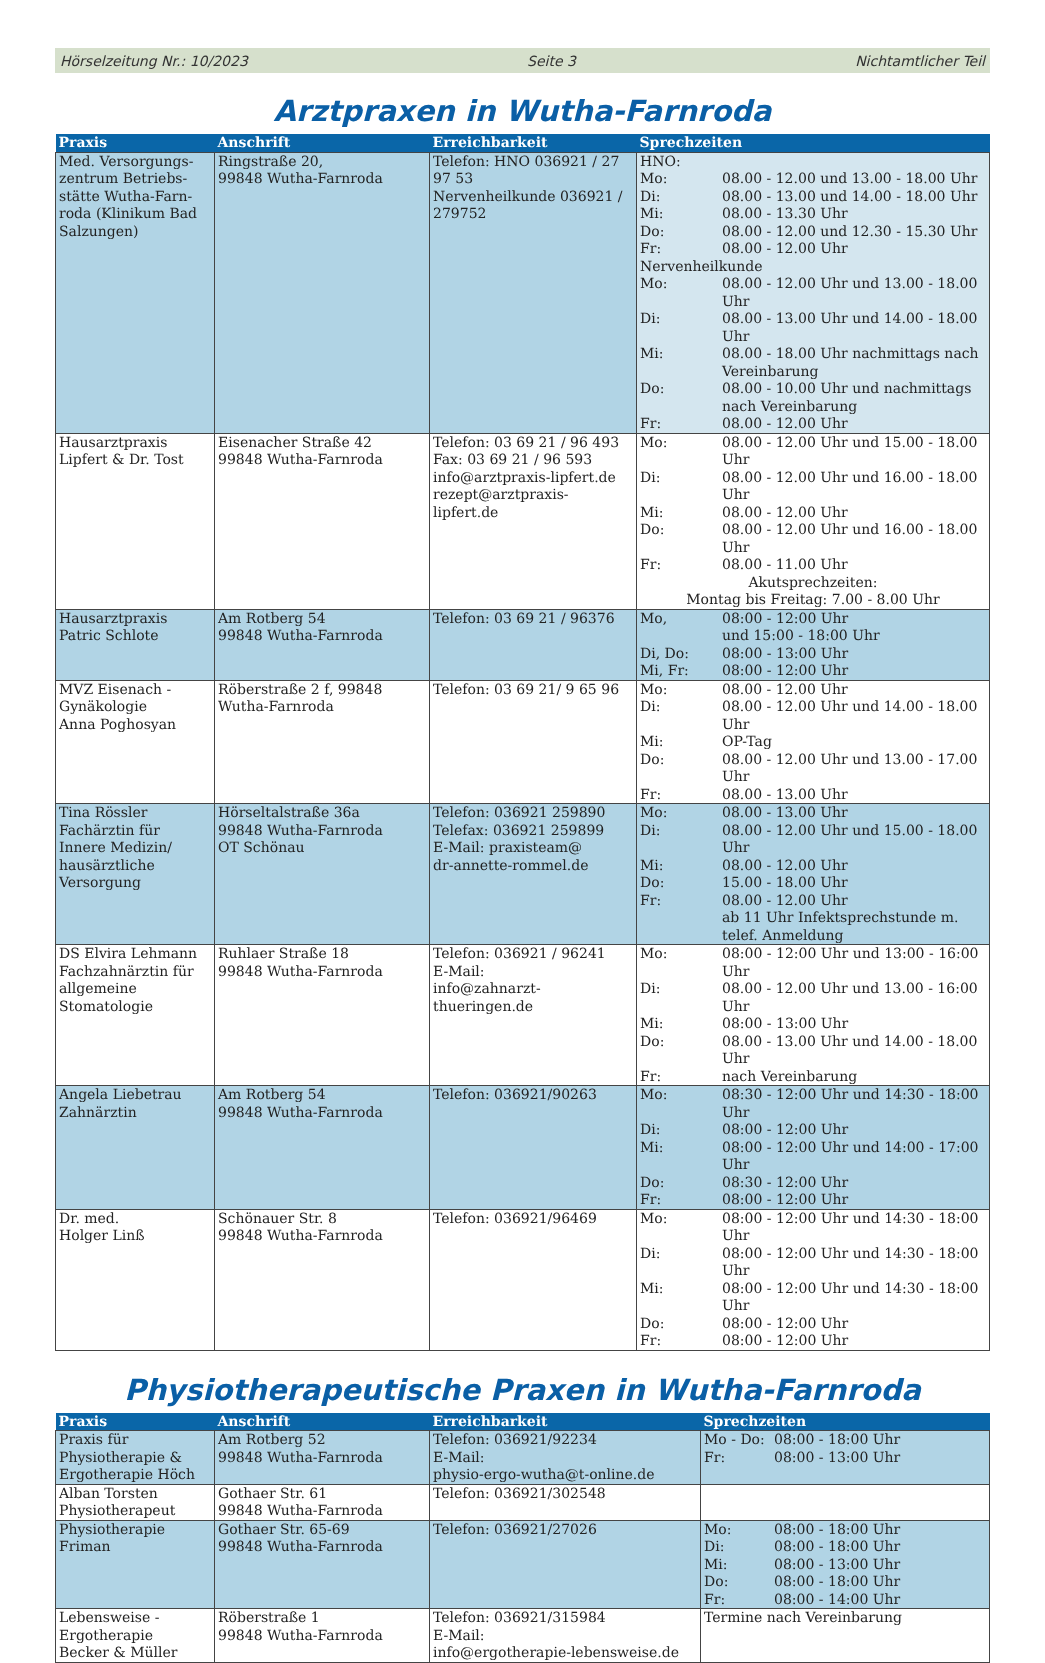Hörselzeitung Nr.: 10/2023 Seite 3 Nichtamtlicher Teil
Arztpraxen in Wutha-Farnroda
| Praxis | Anschrift | Erreichbarkeit | Sprechzeiten |
| --- | --- | --- | --- |
| Med. Versorgungs­zentrum Betriebs­stätte Wutha-Farn­roda (Klinikum Bad Salzungen) | Ringstraße 20, 99848 Wutha-Farnroda | Telefon: HNO 036921 / 27 97 53 Nervenheilkunde 036921 / 279752 | HNO: Mo: 08.00 - 12.00 und 13.00 - 18.00 Uhr Di: 08.00 - 13.00 und 14.00 - 18.00 Uhr Mi: 08.00 - 13.30 Uhr Do: 08.00 - 12.00 und 12.30 - 15.30 Uhr Fr: 08.00 - 12.00 Uhr Nervenheilkunde Mo: 08.00 - 12.00 Uhr und 13.00 - 18.00 Uhr Di: 08.00 - 13.00 Uhr und 14.00 - 18.00 Uhr Mi: 08.00 - 18.00 Uhr nachmittags nach Vereinbarung Do: 08.00 - 10.00 Uhr und nachmittags nach Vereinbarung Fr: 08.00 - 12.00 Uhr |
| Hausarztpraxis Lipfert & Dr. Tost | Eisenacher Straße 42 99848 Wutha-Farnroda | Telefon: 03 69 21 / 96 493 Fax: 03 69 21 / 96 593 info@arztpraxis-lipfert.de rezept@arztpraxis-lipfert.de | Mo: 08.00 - 12.00 Uhr und 15.00 - 18.00 Uhr Di: 08.00 - 12.00 Uhr und 16.00 - 18.00 Uhr Mi: 08.00 - 12.00 Uhr Do: 08.00 - 12.00 Uhr und 16.00 - 18.00 Uhr Fr: 08.00 - 11.00 Uhr Akutsprechzeiten: Montag bis Freitag: 7.00 - 8.00 Uhr |
| Hausarztpraxis Patric Schlote | Am Rotberg 54 99848 Wutha-Farnroda | Telefon: 03 69 21 / 96376 | Mo, 08:00 - 12:00 Uhr und 15:00 - 18:00 Uhr Di, Do: 08:00 - 13:00 Uhr Mi, Fr: 08:00 - 12:00 Uhr |
| MVZ Eisenach - Gynäkologie Anna Poghosyan | Röberstraße 2 f, 99848 Wutha-Farnroda | Telefon: 03 69 21/ 9 65 96 | Mo: 08.00 - 12.00 Uhr Di: 08.00 - 12.00 Uhr und 14.00 - 18.00 Uhr Mi: OP-Tag Do: 08.00 - 12.00 Uhr und 13.00 - 17.00 Uhr Fr: 08.00 - 13.00 Uhr |
| Tina Rössler Fachärztin für Innere Medizin/ hausärztliche Versorgung | Hörseltalstraße 36a 99848 Wutha-Farnroda OT Schönau | Telefon: 036921 259890 Telefax: 036921 259899 E-Mail: praxisteam@ dr-annette-rommel.de | Mo: 08.00 - 13.00 Uhr Di: 08.00 - 12.00 Uhr und 15.00 - 18.00 Uhr Mi: 08.00 - 12.00 Uhr Do: 15.00 - 18.00 Uhr Fr: 08.00 - 12.00 Uhr ab 11 Uhr Infektsprechstunde m. telef. Anmeldung |
| DS Elvira Lehmann Fachzahnärztin für allgemeine Stomatologie | Ruhlaer Straße 18 99848 Wutha-Farnroda | Telefon: 036921 / 96241 E-Mail: info@zahnarzt-thueringen.de | Mo: 08:00 - 12:00 Uhr und 13:00 - 16:00 Uhr Di: 08.00 - 12.00 Uhr und 13.00 - 16:00 Uhr Mi: 08:00 - 13:00 Uhr Do: 08.00 - 13.00 Uhr und 14.00 - 18.00 Uhr Fr: nach Vereinbarung |
| Angela Liebetrau Zahnärztin | Am Rotberg 54 99848 Wutha-Farnroda | Telefon: 036921/90263 | Mo: 08:30 - 12:00 Uhr und 14:30 - 18:00 Uhr Di: 08:00 - 12:00 Uhr Mi: 08:00 - 12:00 Uhr und 14:00 - 17:00 Uhr Do: 08:30 - 12:00 Uhr Fr: 08:00 - 12:00 Uhr |
| Dr. med. Holger Linß | Schönauer Str. 8 99848 Wutha-Farnroda | Telefon: 036921/96469 | Mo: 08:00 - 12:00 Uhr und 14:30 - 18:00 Uhr Di: 08:00 - 12:00 Uhr und 14:30 - 18:00 Uhr Mi: 08:00 - 12:00 Uhr und 14:30 - 18:00 Uhr Do: 08:00 - 12:00 Uhr Fr: 08:00 - 12:00 Uhr |
Physiotherapeutische Praxen in Wutha-Farnroda
| Praxis | Anschrift | Erreichbarkeit | Sprechzeiten |
| --- | --- | --- | --- |
| Praxis für Physiotherapie & Ergotherapie Höch | Am Rotberg 52 99848 Wutha-Farnroda | Telefon: 036921/92234 E-Mail: physio-ergo-wutha@t-online.de | Mo - Do: 08:00 - 18:00 Uhr Fr: 08:00 - 13:00 Uhr |
| Alban Torsten Physiotherapeut | Gothaer Str. 61 99848 Wutha-Farnroda | Telefon: 036921/302548 | |
| Physiotherapie Friman | Gothaer Str. 65-69 99848 Wutha-Farnroda | Telefon: 036921/27026 | Mo: 08:00 - 18:00 Uhr Di: 08:00 - 18:00 Uhr Mi: 08:00 - 13:00 Uhr Do: 08:00 - 18:00 Uhr Fr: 08:00 - 14:00 Uhr |
| Lebensweise - Ergotherapie Becker & Müller | Röberstraße 1 99848 Wutha-Farnroda | Telefon: 036921/315984 E-Mail: info@ergotherapie-lebensweise.de | Termine nach Vereinbarung |